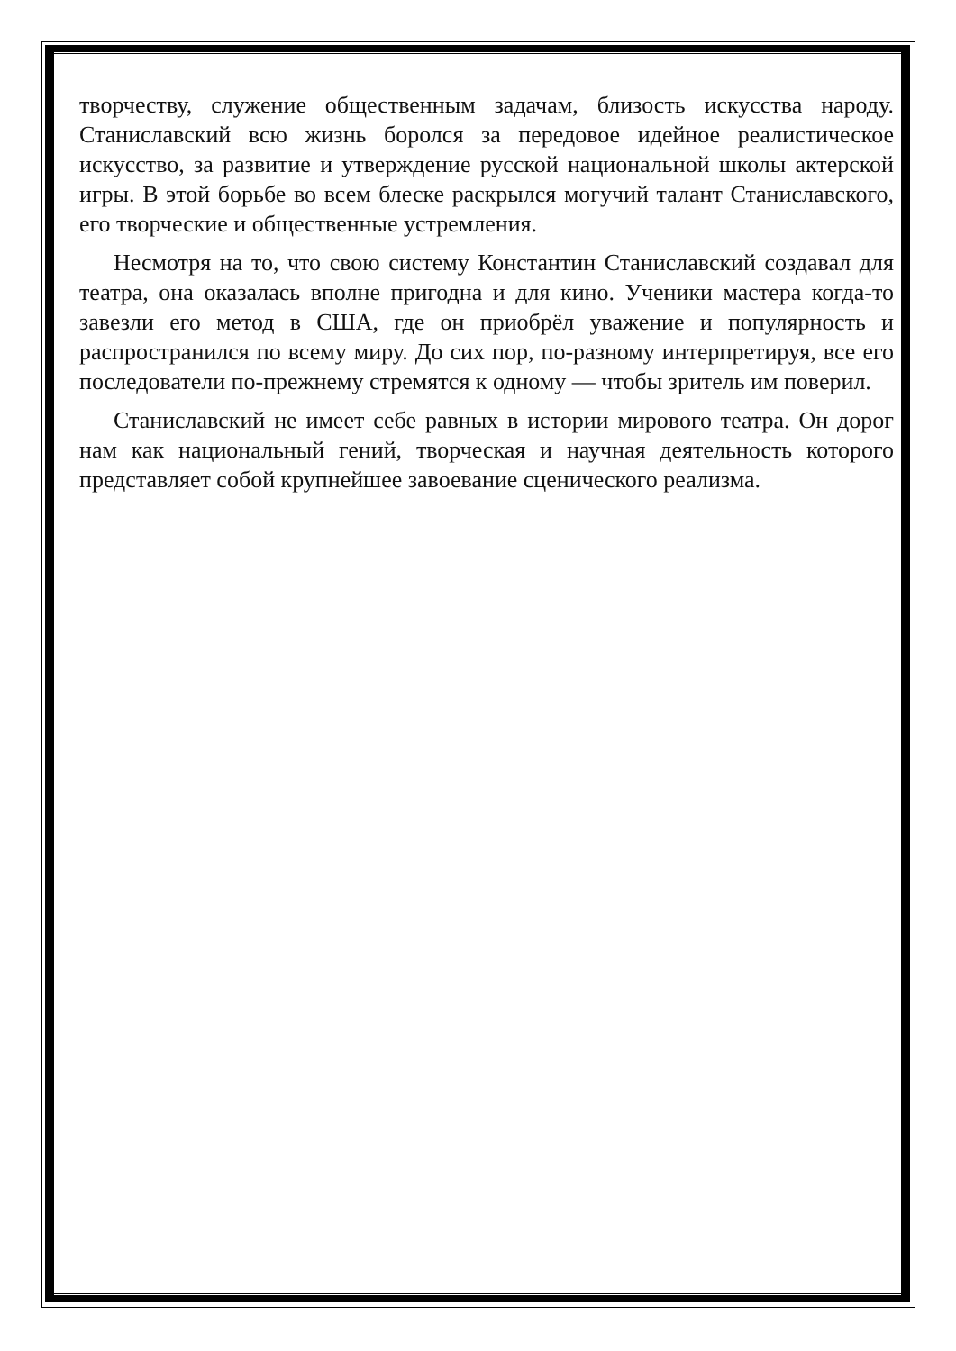творчеству, служение общественным задачам, близость искусства народу. Станиславский всю жизнь боролся за передовое идейное реалистическое искусство, за развитие и утверждение русской национальной школы актерской игры. В этой борьбе во всем блеске раскрылся могучий талант Станиславского, его творческие и общественные устремления.
Несмотря на то, что свою систему Константин Станиславский создавал для театра, она оказалась вполне пригодна и для кино. Ученики мастера когда-то завезли его метод в США, где он приобрёл уважение и популярность и распространился по всему миру. До сих пор, по-разному интерпретируя, все его последователи по-прежнему стремятся к одному — чтобы зритель им поверил.
Станиславский не имеет себе равных в истории мирового театра. Он дорог нам как национальный гений, творческая и научная деятельность которого представляет собой крупнейшее завоевание сценического реализма.